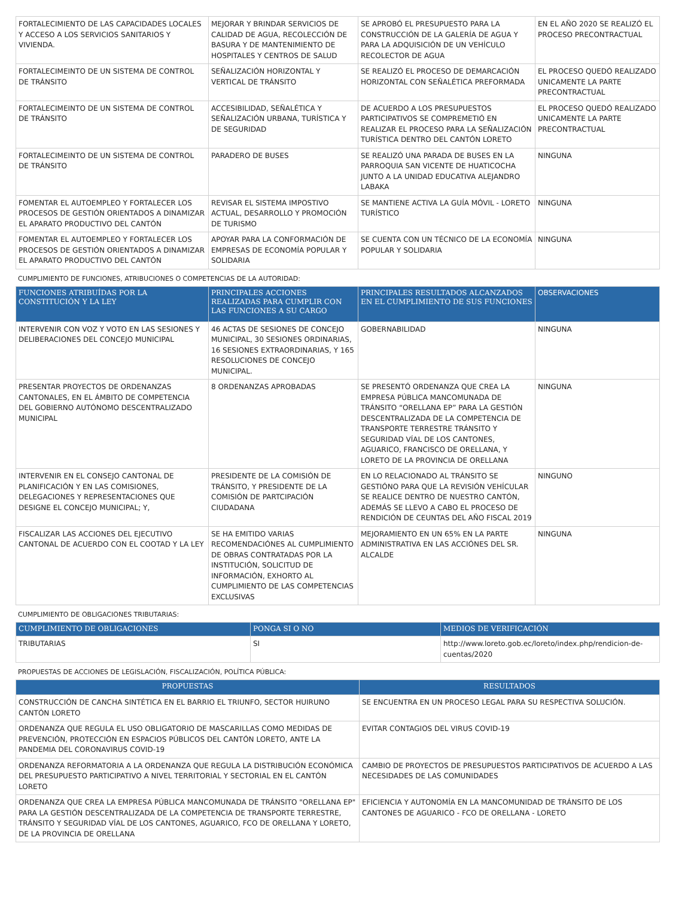| FORTALECIMIENTO DE LAS CAPACIDADES LOCALES Y ACCESO A LOS SERVICIOS SANITARIOS Y VIVIENDA. | MEJORAR Y BRINDAR SERVICIOS DE CALIDAD DE AGUA, RECOLECCIÓN DE BASURA Y DE MANTENIMIENTO DE HOSPITALES Y CENTROS DE SALUD | SE APROBÓ EL PRESUPUESTO PARA LA CONSTRUCCIÓN DE LA GALERÍA DE AGUA Y PARA LA ADQUISICIÓN DE UN VEHÍCULO RECOLECTOR DE AGUA | EN EL AÑO 2020 SE REALIZÓ EL PROCESO PRECONTRACTUAL |
| FORTALECIMEINTO DE UN SISTEMA DE CONTROL DE TRÁNSITO | SEÑALIZACIÓN HORIZONTAL Y VERTICAL DE TRÁNSITO | SE REALIZÓ EL PROCESO DE DEMARCACIÓN HORIZONTAL CON SEÑALÉTICA PREFORMADA | EL PROCESO QUEDÓ REALIZADO UNICAMENTE LA PARTE PRECONTRACTUAL |
| FORTALECIMEINTO DE UN SISTEMA DE CONTROL DE TRÁNSITO | ACCESIBILIDAD, SEÑALÉTICA Y SEÑALIZACIÓN URBANA, TURÍSTICA Y DE SEGURIDAD | DE ACUERDO A LOS PRESUPUESTOS PARTICIPATIVOS SE COMPREMETIÓ EN REALIZAR EL PROCESO PARA LA SEÑALIZACIÓN TURÍSTICA DENTRO DEL CANTÓN LORETO | EL PROCESO QUEDÓ REALIZADO UNICAMENTE LA PARTE PRECONTRACTUAL |
| FORTALECIMEINTO DE UN SISTEMA DE CONTROL DE TRÁNSITO | PARADERO DE BUSES | SE REALIZÓ UNA PARADA DE BUSES EN LA PARROQUIA SAN VICENTE DE HUATICOCHA JUNTO A LA UNIDAD EDUCATIVA ALEJANDRO LABAKA | NINGUNA |
| FOMENTAR EL AUTOEMPLEO Y FORTALECER LOS PROCESOS DE GESTIÓN ORIENTADOS A DINAMIZAR EL APARATO PRODUCTIVO DEL CANTÓN | REVISAR EL SISTEMA IMPOSTIVO ACTUAL, DESARROLLO Y PROMOCIÓN DE TURISMO | SE MANTIENE ACTIVA LA GUÍA MÓVIL - LORETO TURÍSTICO | NINGUNA |
| FOMENTAR EL AUTOEMPLEO Y FORTALECER LOS PROCESOS DE GESTIÓN ORIENTADOS A DINAMIZAR EL APARATO PRODUCTIVO DEL CANTÓN | APOYAR PARA LA CONFORMACIÓN DE EMPRESAS DE ECONOMÍA POPULAR Y SOLIDARIA | SE CUENTA CON UN TÉCNICO DE LA ECONOMÍA POPULAR Y SOLIDARIA | NINGUNA |
CUMPLIMIENTO DE FUNCIONES, ATRIBUCIONES O COMPETENCIAS DE LA AUTORIDAD:
| FUNCIONES ATRIBUÍDAS POR LA CONSTITUCIÓN Y LA LEY | PRINCIPALES ACCIONES REALIZADAS PARA CUMPLIR CON LAS FUNCIONES A SU CARGO | PRINCIPALES RESULTADOS ALCANZADOS EN EL CUMPLIMIENTO DE SUS FUNCIONES | OBSERVACIONES |
| --- | --- | --- | --- |
| INTERVENIR CON VOZ Y VOTO EN LAS SESIONES Y DELIBERACIONES DEL CONCEJO MUNICIPAL | 46 ACTAS DE SESIONES DE CONCEJO MUNICIPAL, 30 SESIONES ORDINARIAS, 16 SESIONES EXTRAORDINARIAS, Y 165 RESOLUCIONES DE CONCEJO MUNICIPAL. | GOBERNABILIDAD | NINGUNA |
| PRESENTAR PROYECTOS DE ORDENANZAS CANTONALES, EN EL ÁMBITO DE COMPETENCIA DEL GOBIERNO AUTÓNOMO DESCENTRALIZADO MUNICIPAL | 8 ORDENANZAS APROBADAS | SE PRESENTÓ ORDENANZA QUE CREA LA EMPRESA PÚBLICA MANCOMUNADA DE TRÁNSITO “ORELLANA EP” PARA LA GESTIÓN DESCENTRALIZADA DE LA COMPETENCIA DE TRANSPORTE TERRESTRE TRÁNSITO Y SEGURIDAD VÍAL DE LOS CANTONES, AGUARICO, FRANCISCO DE ORELLANA, Y LORETO DE LA PROVINCIA DE ORELLANA | NINGUNA |
| INTERVENIR EN EL CONSEJO CANTONAL DE PLANIFICACIÓN Y EN LAS COMISIONES, DELEGACIONES Y REPRESENTACIONES QUE DESIGNE EL CONCEJO MUNICIPAL; Y, | PRESIDENTE DE LA COMISIÓN DE TRÁNSITO, Y PRESIDENTE DE LA COMISIÓN DE PARTCIPACIÓN CIUDADANA | EN LO RELACIONADO AL TRÁNSITO SE GESTIÓNO PARA QUE LA REVISIÓN VEHÍCULAR SE REALICE DENTRO DE NUESTRO CANTÓN, ADEMÁS SE LLEVO A CABO EL PROCESO DE RENDICIÓN DE CEUNTAS DEL AÑO FISCAL 2019 | NINGUNO |
| FISCALIZAR LAS ACCIONES DEL EJECUTIVO CANTONAL DE ACUERDO CON EL COOTAD Y LA LEY | SE HA EMITIDO VARIAS RECOMENDACIÓNES AL CUMPLIMIENTO DE OBRAS CONTRATADAS POR LA INSTITUCIÓN, SOLICITUD DE INFORMACIÓN, EXHORTO AL CUMPLIMIENTO DE LAS COMPETENCIAS EXCLUSIVAS | MEJORAMIENTO EN UN 65% EN LA PARTE ADMINISTRATIVA EN LAS ACCIÓNES DEL SR. ALCALDE | NINGUNA |
CUMPLIMIENTO DE OBLIGACIONES TRIBUTARIAS:
| CUMPLIMIENTO DE OBLIGACIONES | PONGA SI O NO | MEDIOS DE VERIFICACIÓN |
| --- | --- | --- |
| TRIBUTARIAS | SI | http://www.loreto.gob.ec/loreto/index.php/rendicion-de-cuentas/2020 |
PROPUESTAS DE ACCIONES DE LEGISLACIÓN, FISCALIZACIÓN, POLÍTICA PÚBLICA:
| PROPUESTAS | RESULTADOS |
| --- | --- |
| CONSTRUCCIÓN DE CANCHA SINTÉTICA EN EL BARRIO EL TRIUNFO, SECTOR HUIRUNO CANTÓN LORETO | SE ENCUENTRA EN UN PROCESO LEGAL PARA SU RESPECTIVA SOLUCIÓN. |
| ORDENANZA QUE REGULA EL USO OBLIGATORIO DE MASCARILLAS COMO MEDIDAS DE PREVENCIÓN, PROTECCIÓN EN ESPACIOS PÚBLICOS DEL CANTÓN LORETO, ANTE LA PANDEMIA DEL CORONAVIRUS COVID-19 | EVITAR CONTAGIOS DEL VIRUS COVID-19 |
| ORDENANZA REFORMATORIA A LA ORDENANZA QUE REGULA LA DISTRIBUCIÓN ECONÓMICA DEL PRESUPUESTO PARTICIPATIVO A NIVEL TERRITORIAL Y SECTORIAL EN EL CANTÓN LORETO | CAMBIO DE PROYECTOS DE PRESUPUESTOS PARTICIPATIVOS DE ACUERDO A LAS NECESIDADES DE LAS COMUNIDADES |
| ORDENANZA QUE CREA LA EMPRESA PÚBLICA MANCOMUNADA DE TRÁNSITO "ORELLANA EP" PARA LA GESTIÓN DESCENTRALIZADA DE LA COMPETENCIA DE TRANSPORTE TERRESTRE, TRÁNSITO Y SEGURIDAD VÍAL DE LOS CANTONES, AGUARICO, FCO DE ORELLANA Y LORETO, DE LA PROVINCIA DE ORELLANA | EFICIENCIA Y AUTONOMÍA EN LA MANCOMUNIDAD DE TRÁNSITO DE LOS CANTONES DE AGUARICO - FCO DE ORELLANA - LORETO |